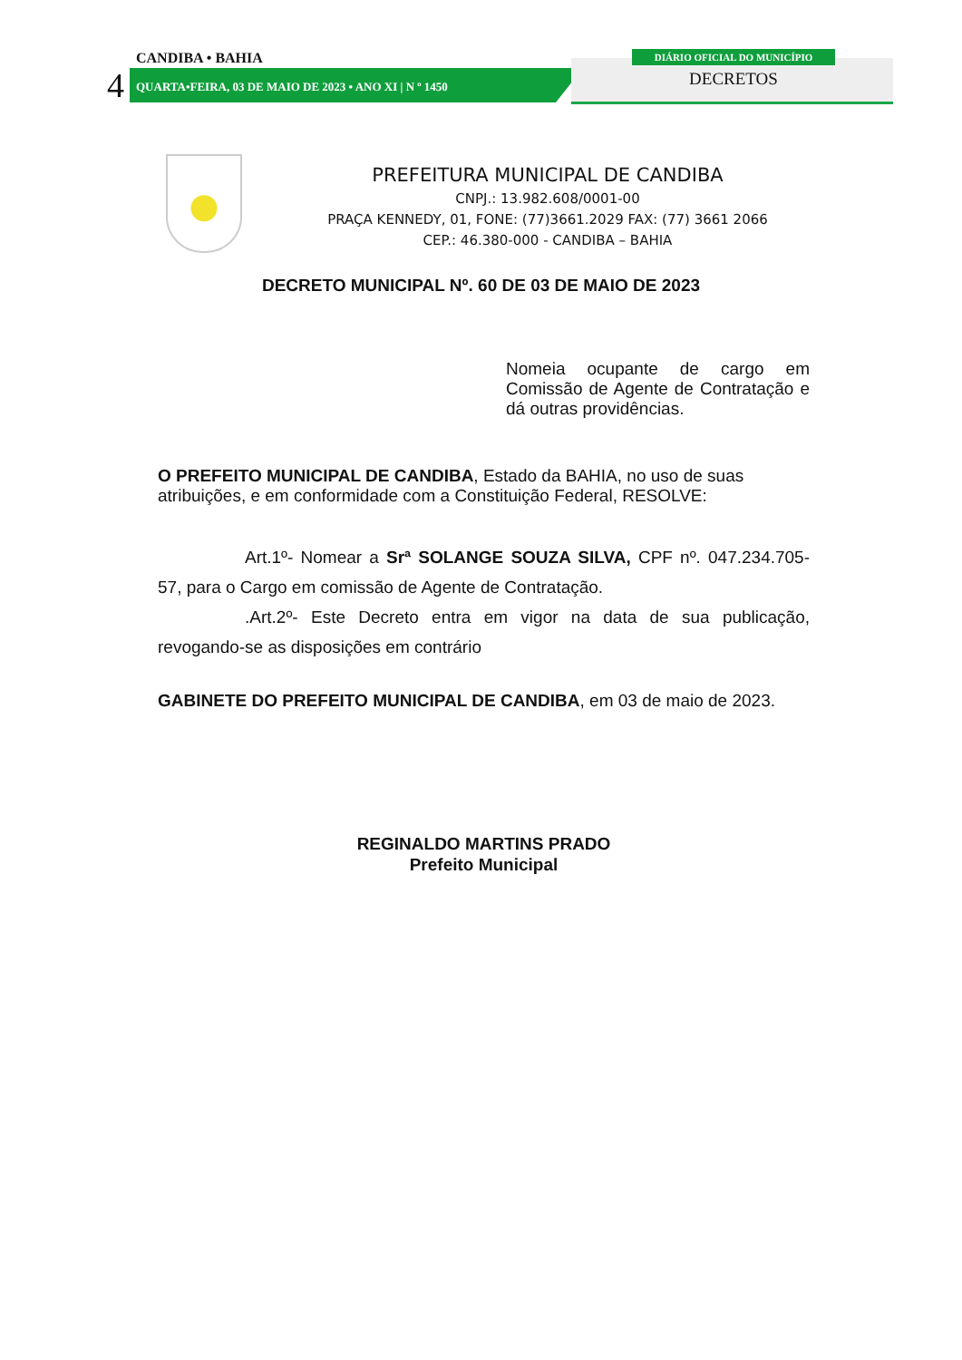CANDIBA • BAHIA
4
QUARTA•FEIRA, 03 DE MAIO DE 2023 • ANO XI | N º 1450
DIÁRIO OFICIAL DO MUNICÍPIO
DECRETOS
PREFEITURA MUNICIPAL DE CANDIBA
CNPJ.: 13.982.608/0001-00
PRAÇA KENNEDY, 01, FONE: (77)3661.2029 FAX: (77) 3661 2066
CEP.: 46.380-000 - CANDIBA – BAHIA
DECRETO MUNICIPAL Nº. 60 DE 03 DE MAIO DE 2023
Nomeia ocupante de cargo em Comissão de Agente de Contratação e dá outras providências.
O PREFEITO MUNICIPAL DE CANDIBA, Estado da BAHIA, no uso de suas atribuições, e em conformidade com a Constituição Federal, RESOLVE:
Art.1º- Nomear a Srª SOLANGE SOUZA SILVA, CPF nº. 047.234.705-57, para o Cargo em comissão de Agente de Contratação.
.Art.2º- Este Decreto entra em vigor na data de sua publicação, revogando-se as disposições em contrário
GABINETE DO PREFEITO MUNICIPAL DE CANDIBA, em 03 de maio de 2023.
REGINALDO MARTINS PRADO
Prefeito Municipal